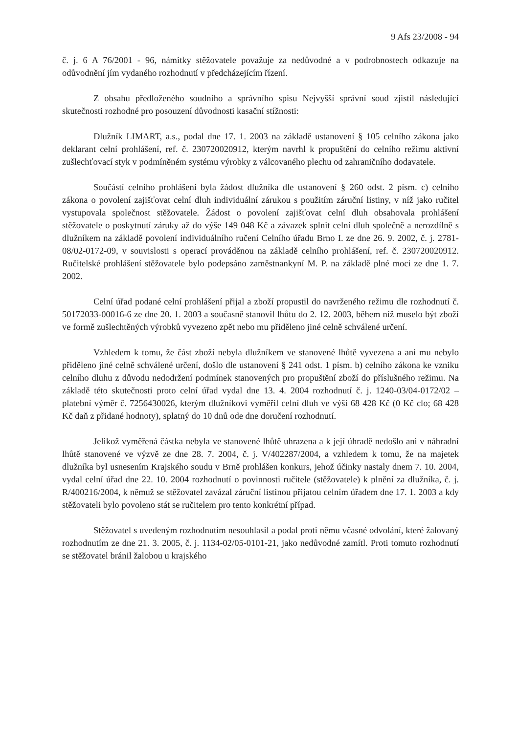9 Afs 23/2008 - 94
č. j. 6 A 76/2001 - 96, námitky stěžovatele považuje za nedůvodné a v podrobnostech odkazuje na odůvodnění jím vydaného rozhodnutí v předcházejícím řízení.
Z obsahu předloženého soudního a správního spisu Nejvyšší správní soud zjistil následující skutečnosti rozhodné pro posouzení důvodnosti kasační stížnosti:
Dlužník LIMART, a.s., podal dne 17. 1. 2003 na základě ustanovení § 105 celního zákona jako deklarant celní prohlášení, ref. č. 230720020912, kterým navrhl k propuštění do celního režimu aktivní zušlechťovací styk v podmíněném systému výrobky z válcovaného plechu od zahraničního dodavatele.
Součástí celního prohlášení byla žádost dlužníka dle ustanovení § 260 odst. 2 písm. c) celního zákona o povolení zajišťovat celní dluh individuální zárukou s použitím záruční listiny, v níž jako ručitel vystupovala společnost stěžovatele. Žádost o povolení zajišťovat celní dluh obsahovala prohlášení stěžovatele o poskytnutí záruky až do výše 149 048 Kč a závazek splnit celní dluh společně a nerozdílně s dlužníkem na základě povolení individuálního ručení Celního úřadu Brno I. ze dne 26. 9. 2002, č. j. 2781-08/02-0172-09, v souvislosti s operací prováděnou na základě celního prohlášení, ref. č. 230720020912. Ručitelské prohlášení stěžovatele bylo podepsáno zaměstnankyní M. P. na základě plné moci ze dne 1. 7. 2002.
Celní úřad podané celní prohlášení přijal a zboží propustil do navrženého režimu dle rozhodnutí č. 50172033-00016-6 ze dne 20. 1. 2003 a současně stanovil lhůtu do 2. 12. 2003, během níž muselo být zboží ve formě zušlechtěných výrobků vyvezeno zpět nebo mu přiděleno jiné celně schválené určení.
Vzhledem k tomu, že část zboží nebyla dlužníkem ve stanovené lhůtě vyvezena a ani mu nebylo přiděleno jiné celně schválené určení, došlo dle ustanovení § 241 odst. 1 písm. b) celního zákona ke vzniku celního dluhu z důvodu nedodržení podmínek stanovených pro propuštění zboží do příslušného režimu. Na základě této skutečnosti proto celní úřad vydal dne 13. 4. 2004 rozhodnutí č. j. 1240-03/04-0172/02 – platební výměr č. 7256430026, kterým dlužníkovi vyměřil celní dluh ve výši 68 428 Kč (0 Kč clo; 68 428 Kč daň z přidané hodnoty), splatný do 10 dnů ode dne doručení rozhodnutí.
Jelikož vyměřená částka nebyla ve stanovené lhůtě uhrazena a k její úhradě nedošlo ani v náhradní lhůtě stanovené ve výzvě ze dne 28. 7. 2004, č. j. V/402287/2004, a vzhledem k tomu, že na majetek dlužníka byl usnesením Krajského soudu v Brně prohlášen konkurs, jehož účinky nastaly dnem 7. 10. 2004, vydal celní úřad dne 22. 10. 2004 rozhodnutí o povinnosti ručitele (stěžovatele) k plnění za dlužníka, č. j. R/400216/2004, k němuž se stěžovatel zavázal záruční listinou přijatou celním úřadem dne 17. 1. 2003 a kdy stěžovateli bylo povoleno stát se ručitelem pro tento konkrétní případ.
Stěžovatel s uvedeným rozhodnutím nesouhlasil a podal proti němu včasné odvolání, které žalovaný rozhodnutím ze dne 21. 3. 2005, č. j. 1134-02/05-0101-21, jako nedůvodné zamítl. Proti tomuto rozhodnutí se stěžovatel bránil žalobou u krajského